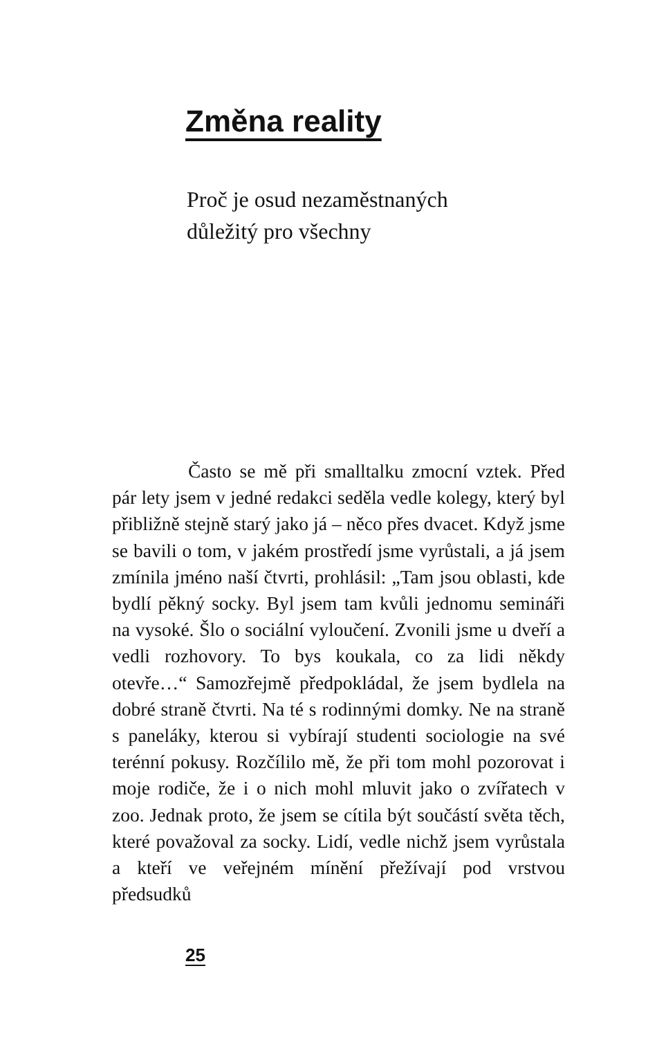Změna reality
Proč je osud nezaměstnaných
důležitý pro všechny
Často se mě při smalltalku zmocní vztek. Před pár lety jsem v jedné redakci seděla vedle kolegy, který byl přibližně stejně starý jako já – něco přes dvacet. Když jsme se bavili o tom, v jakém prostředí jsme vyrůstali, a já jsem zmínila jméno naší čtvrti, prohlásil: „Tam jsou oblasti, kde bydlí pěkný socky. Byl jsem tam kvůli jednomu semináři na vysoké. Šlo o sociální vyloučení. Zvonili jsme u dveří a vedli rozhovory. To bys koukala, co za lidi někdy otevře…“ Samozřejmě předpokládal, že jsem bydlela na dobré straně čtvrti. Na té s rodinnými domky. Ne na straně s paneláky, kterou si vybírají studenti sociologie na své terénní pokusy. Rozčílilo mě, že při tom mohl pozorovat i moje rodiče, že i o nich mohl mluvit jako o zvířatech v zoo. Jednak proto, že jsem se cítila být součástí světa těch, které považoval za socky. Lidí, vedle nichž jsem vyrůstala a kteří ve veřejném mínění přežívají pod vrstvou předsudků
25